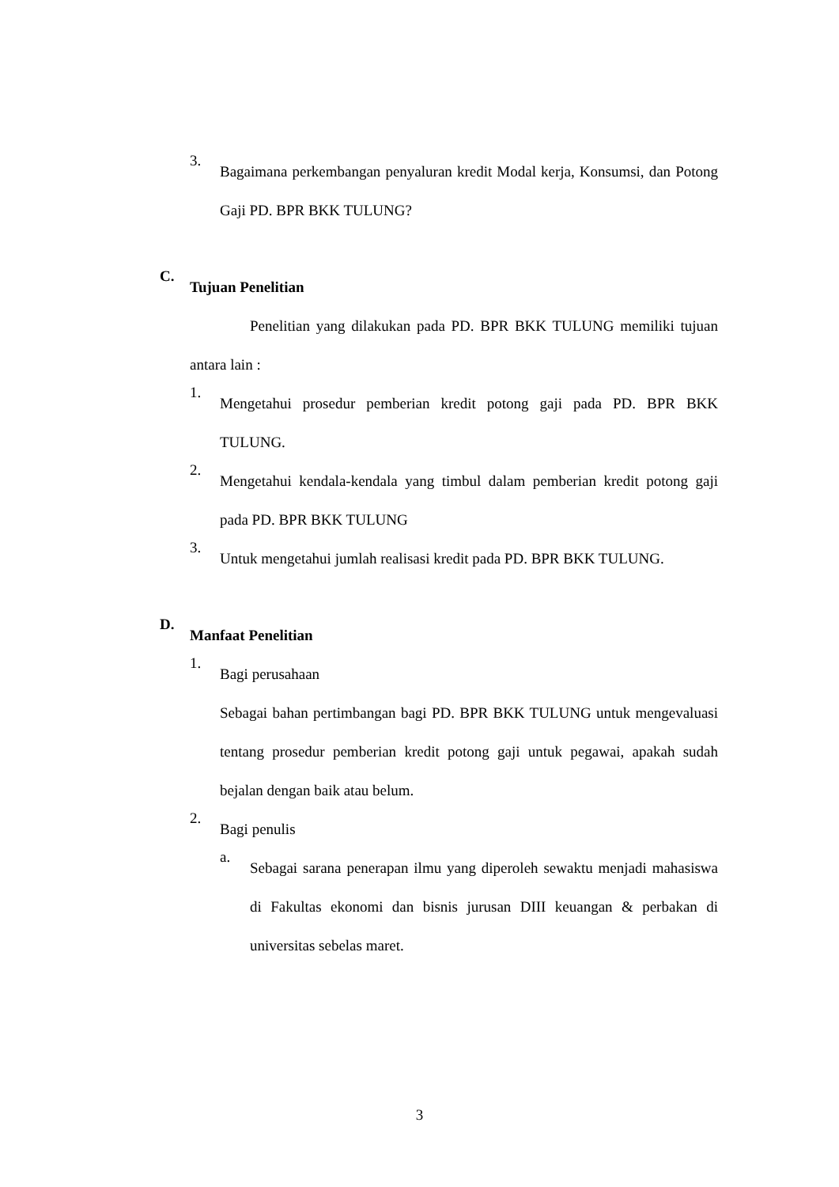3.
Bagaimana perkembangan penyaluran kredit Modal kerja, Konsumsi, dan Potong Gaji PD. BPR BKK TULUNG?
C.
Tujuan Penelitian
Penelitian yang dilakukan pada PD. BPR BKK TULUNG memiliki tujuan antara lain :
1.
Mengetahui prosedur pemberian kredit potong gaji pada PD. BPR BKK TULUNG.
2.
Mengetahui kendala-kendala yang timbul dalam pemberian kredit potong gaji pada PD. BPR BKK TULUNG
3.
Untuk mengetahui jumlah realisasi kredit pada PD. BPR BKK TULUNG.
D.
Manfaat Penelitian
1.
Bagi perusahaan
Sebagai bahan pertimbangan bagi PD. BPR BKK TULUNG untuk mengevaluasi tentang prosedur pemberian kredit potong gaji untuk pegawai, apakah sudah bejalan dengan baik atau belum.
2.
Bagi penulis
a.
Sebagai sarana penerapan ilmu yang diperoleh sewaktu menjadi mahasiswa di Fakultas ekonomi dan bisnis jurusan DIII keuangan & perbakan di universitas sebelas maret.
3